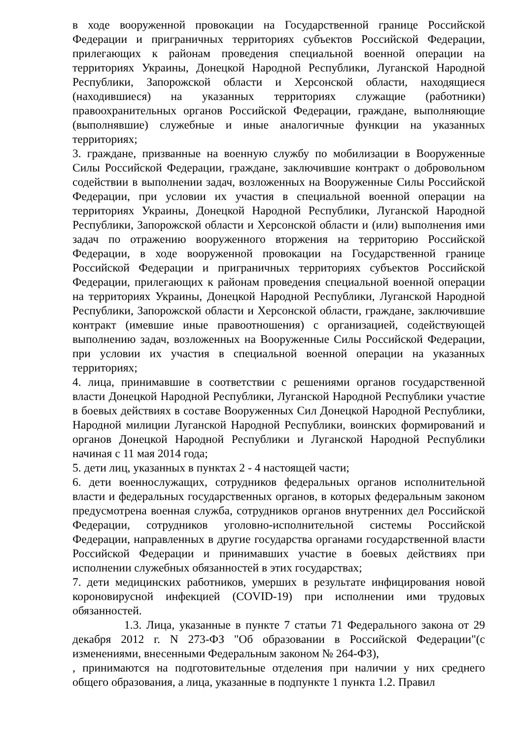в ходе вооруженной провокации на Государственной границе Российской Федерации и приграничных территориях субъектов Российской Федерации, прилегающих к районам проведения специальной военной операции на территориях Украины, Донецкой Народной Республики, Луганской Народной Республики, Запорожской области и Херсонской области, находящиеся (находившиеся) на указанных территориях служащие (работники) правоохранительных органов Российской Федерации, граждане, выполняющие (выполнявшие) служебные и иные аналогичные функции на указанных территориях;
3. граждане, призванные на военную службу по мобилизации в Вооруженные Силы Российской Федерации, граждане, заключившие контракт о добровольном содействии в выполнении задач, возложенных на Вооруженные Силы Российской Федерации, при условии их участия в специальной военной операции на территориях Украины, Донецкой Народной Республики, Луганской Народной Республики, Запорожской области и Херсонской области и (или) выполнения ими задач по отражению вооруженного вторжения на территорию Российской Федерации, в ходе вооруженной провокации на Государственной границе Российской Федерации и приграничных территориях субъектов Российской Федерации, прилегающих к районам проведения специальной военной операции на территориях Украины, Донецкой Народной Республики, Луганской Народной Республики, Запорожской области и Херсонской области, граждане, заключившие контракт (имевшие иные правоотношения) с организацией, содействующей выполнению задач, возложенных на Вооруженные Силы Российской Федерации, при условии их участия в специальной военной операции на указанных территориях;
4. лица, принимавшие в соответствии с решениями органов государственной власти Донецкой Народной Республики, Луганской Народной Республики участие в боевых действиях в составе Вооруженных Сил Донецкой Народной Республики, Народной милиции Луганской Народной Республики, воинских формирований и органов Донецкой Народной Республики и Луганской Народной Республики начиная с 11 мая 2014 года;
5. дети лиц, указанных в пунктах 2 - 4 настоящей части;
6. дети военнослужащих, сотрудников федеральных органов исполнительной власти и федеральных государственных органов, в которых федеральным законом предусмотрена военная служба, сотрудников органов внутренних дел Российской Федерации, сотрудников уголовно-исполнительной системы Российской Федерации, направленных в другие государства органами государственной власти Российской Федерации и принимавших участие в боевых действиях при исполнении служебных обязанностей в этих государствах;
7. дети медицинских работников, умерших в результате инфицирования новой короновирусной инфекцией (COVID-19) при исполнении ими трудовых обязанностей.
1.3. Лица, указанные в пункте 7 статьи 71 Федерального закона от 29 декабря 2012 г. N 273-ФЗ "Об образовании в Российской Федерации"(с изменениями, внесенными Федеральным законом № 264-ФЗ),
, принимаются на подготовительные отделения при наличии у них среднего общего образования, а лица, указанные в подпункте 1 пункта 1.2. Правил